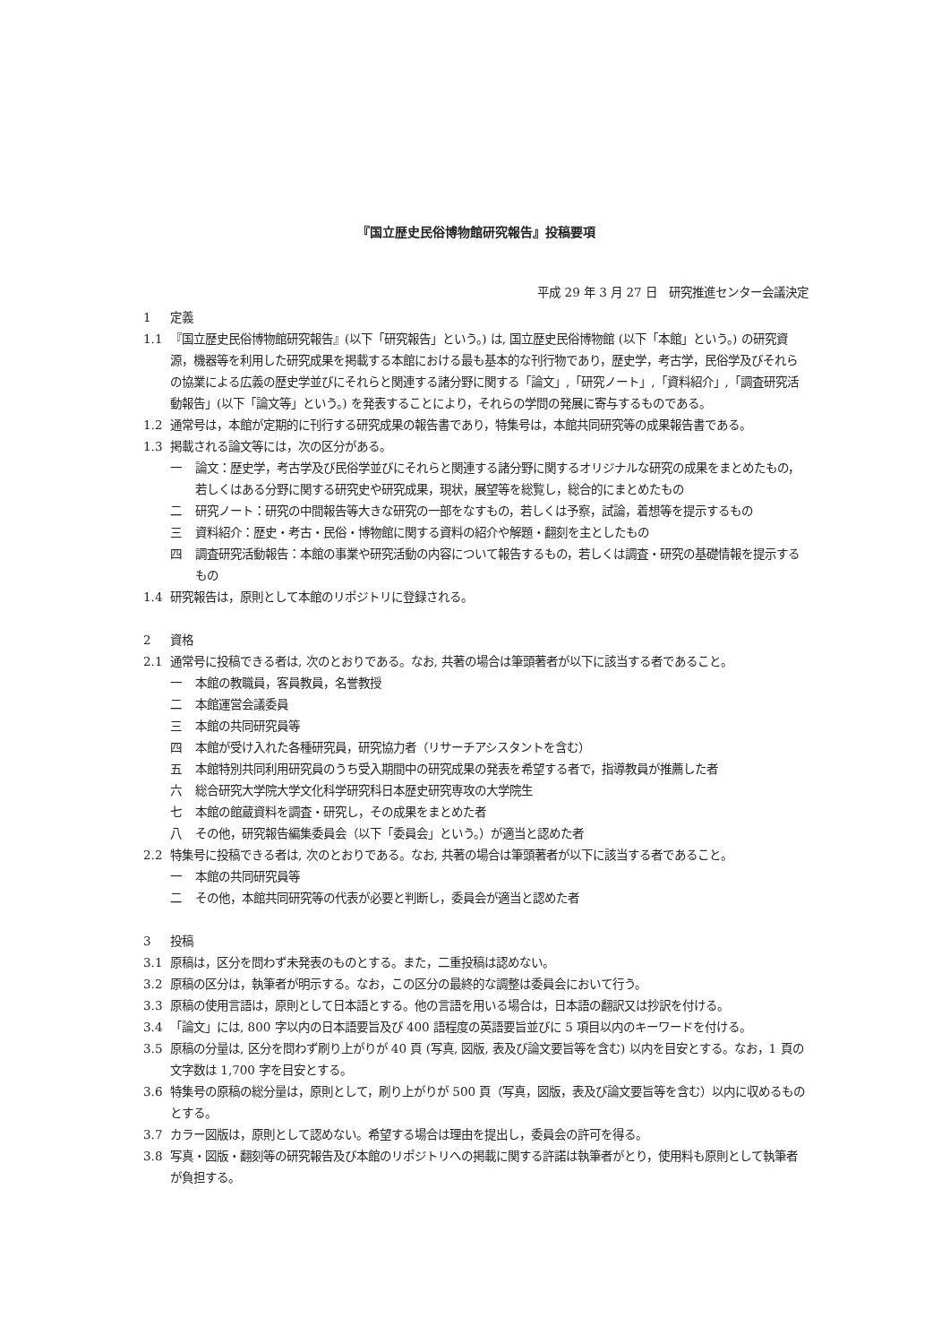『国立歴史民俗博物館研究報告』投稿要項
平成 29 年 3 月 27 日　研究推進センター会議決定
1 定義
1.1 『国立歴史民俗博物館研究報告』(以下「研究報告」という。) は, 国立歴史民俗博物館 (以下「本館」という。) の研究資源，機器等を利用した研究成果を掲載する本館における最も基本的な刊行物であり，歴史学，考古学，民俗学及びそれらの協業による広義の歴史学並びにそれらと関連する諸分野に関する「論文」,「研究ノート」,「資料紹介」,「調査研究活動報告」(以下「論文等」という。) を発表することにより，それらの学問の発展に寄与するものである。
1.2 通常号は，本館が定期的に刊行する研究成果の報告書であり，特集号は，本館共同研究等の成果報告書である。
1.3 掲載される論文等には，次の区分がある。
一 論文：歴史学，考古学及び民俗学並びにそれらと関連する諸分野に関するオリジナルな研究の成果をまとめたもの，若しくはある分野に関する研究史や研究成果，現状，展望等を総覧し，総合的にまとめたもの
二 研究ノート：研究の中間報告等大きな研究の一部をなすもの，若しくは予察，試論，着想等を提示するもの
三 資料紹介：歴史・考古・民俗・博物館に関する資料の紹介や解題・翻刻を主としたもの
四 調査研究活動報告：本館の事業や研究活動の内容について報告するもの，若しくは調査・研究の基礎情報を提示するもの
1.4 研究報告は，原則として本館のリポジトリに登録される。
2 資格
2.1 通常号に投稿できる者は, 次のとおりである。なお, 共著の場合は筆頭著者が以下に該当する者であること。
一 本館の教職員，客員教員，名誉教授
二 本館運営会議委員
三 本館の共同研究員等
四 本館が受け入れた各種研究員，研究協力者（リサーチアシスタントを含む）
五 本館特別共同利用研究員のうち受入期間中の研究成果の発表を希望する者で，指導教員が推薦した者
六 総合研究大学院大学文化科学研究科日本歴史研究専攻の大学院生
七 本館の館蔵資料を調査・研究し，その成果をまとめた者
八 その他，研究報告編集委員会（以下「委員会」という。）が適当と認めた者
2.2 特集号に投稿できる者は, 次のとおりである。なお, 共著の場合は筆頭著者が以下に該当する者であること。
一 本館の共同研究員等
二 その他，本館共同研究等の代表が必要と判断し，委員会が適当と認めた者
3 投稿
3.1 原稿は，区分を問わず未発表のものとする。また，二重投稿は認めない。
3.2 原稿の区分は，執筆者が明示する。なお，この区分の最終的な調整は委員会において行う。
3.3 原稿の使用言語は，原則として日本語とする。他の言語を用いる場合は，日本語の翻訳又は抄訳を付ける。
3.4 「論文」には, 800 字以内の日本語要旨及び 400 語程度の英語要旨並びに 5 項目以内のキーワードを付ける。
3.5 原稿の分量は, 区分を問わず刷り上がりが 40 頁 (写真, 図版, 表及び論文要旨等を含む) 以内を目安とする。なお，1 頁の文字数は 1,700 字を目安とする。
3.6 特集号の原稿の総分量は，原則として，刷り上がりが 500 頁（写真，図版，表及び論文要旨等を含む）以内に収めるものとする。
3.7 カラー図版は，原則として認めない。希望する場合は理由を提出し，委員会の許可を得る。
3.8 写真・図版・翻刻等の研究報告及び本館のリポジトリへの掲載に関する許諾は執筆者がとり，使用料も原則として執筆者が負担する。